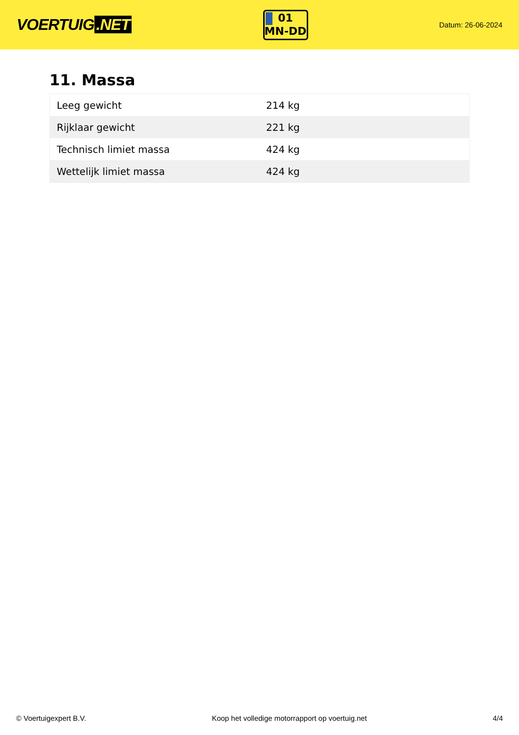VOERTUIG.NET
01
MN-DD
Datum: 26-06-2024
11. Massa
| Leeg gewicht | 214 kg |
| Rijklaar gewicht | 221 kg |
| Technisch limiet massa | 424 kg |
| Wettelijk limiet massa | 424 kg |
© Voertuigexpert B.V. Koop het volledige motorrapport op voertuig.net 4/4